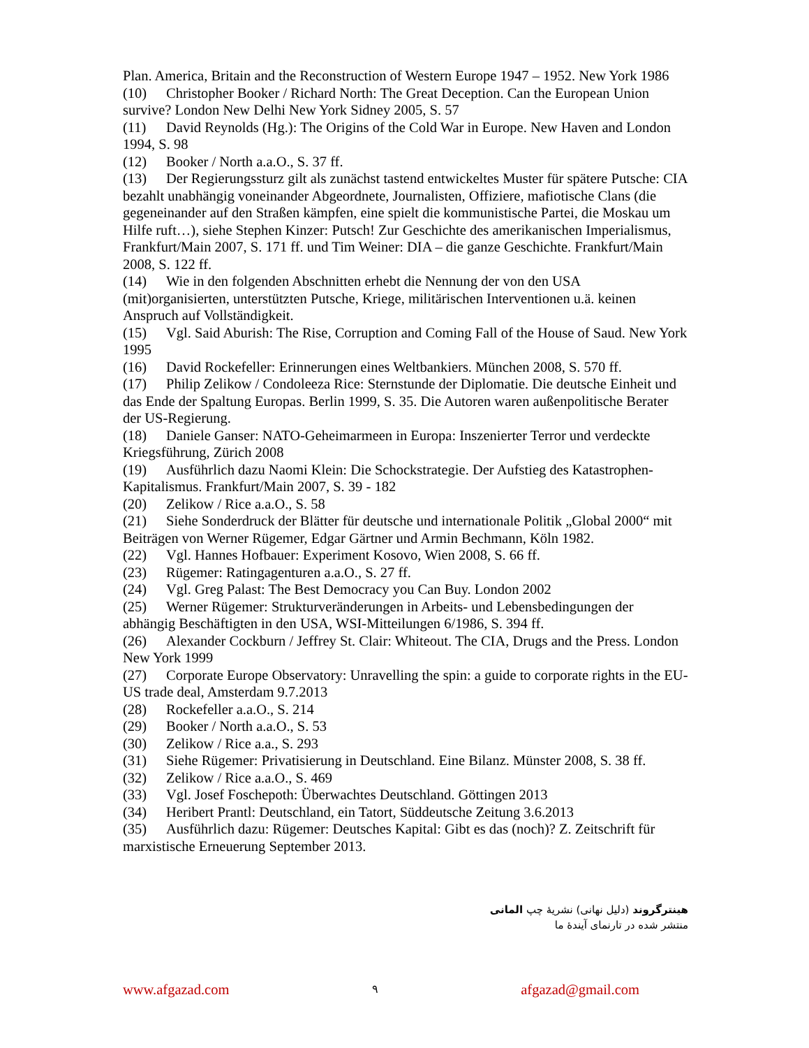Plan. America, Britain and the Reconstruction of Western Europe 1947 – 1952. New York 1986
(10) Christopher Booker / Richard North: The Great Deception. Can the European Union survive? London New Delhi New York Sidney 2005, S. 57
(11) David Reynolds (Hg.): The Origins of the Cold War in Europe. New Haven and London 1994, S. 98
(12) Booker / North a.a.O., S. 37 ff.
(13) Der Regierungssturz gilt als zunächst tastend entwickeltes Muster für spätere Putsche: CIA bezahlt unabhängig voneinander Abgeordnete, Journalisten, Offiziere, mafiotische Clans (die gegeneinander auf den Straßen kämpfen, eine spielt die kommunistische Partei, die Moskau um Hilfe ruft…), siehe Stephen Kinzer: Putsch! Zur Geschichte des amerikanischen Imperialismus, Frankfurt/Main 2007, S. 171 ff. und Tim Weiner: DIA – die ganze Geschichte. Frankfurt/Main 2008, S. 122 ff.
(14) Wie in den folgenden Abschnitten erhebt die Nennung der von den USA (mit)organisierten, unterstützten Putsche, Kriege, militärischen Interventionen u.ä. keinen Anspruch auf Vollständigkeit.
(15) Vgl. Said Aburish: The Rise, Corruption and Coming Fall of the House of Saud. New York 1995
(16) David Rockefeller: Erinnerungen eines Weltbankiers. München 2008, S. 570 ff.
(17) Philip Zelikow / Condoleeza Rice: Sternstunde der Diplomatie. Die deutsche Einheit und das Ende der Spaltung Europas. Berlin 1999, S. 35. Die Autoren waren außenpolitische Berater der US-Regierung.
(18) Daniele Ganser: NATO-Geheimarmeen in Europa: Inszenierter Terror und verdeckte Kriegsführung, Zürich 2008
(19) Ausführlich dazu Naomi Klein: Die Schockstrategie. Der Aufstieg des Katastrophen-Kapitalismus. Frankfurt/Main 2007, S. 39 - 182
(20) Zelikow / Rice a.a.O., S. 58
(21) Siehe Sonderdruck der Blätter für deutsche und internationale Politik „Global 2000“ mit Beiträgen von Werner Rügemer, Edgar Gärtner und Armin Bechmann, Köln 1982.
(22) Vgl. Hannes Hofbauer: Experiment Kosovo, Wien 2008, S. 66 ff.
(23) Rügemer: Ratingagenturen a.a.O., S. 27 ff.
(24) Vgl. Greg Palast: The Best Democracy you Can Buy. London 2002
(25) Werner Rügemer: Strukturveränderungen in Arbeits- und Lebensbedingungen der abhängig Beschäftigten in den USA, WSI-Mitteilungen 6/1986, S. 394 ff.
(26) Alexander Cockburn / Jeffrey St. Clair: Whiteout. The CIA, Drugs and the Press. London New York 1999
(27) Corporate Europe Observatory: Unravelling the spin: a guide to corporate rights in the EU-US trade deal, Amsterdam 9.7.2013
(28) Rockefeller a.a.O., S. 214
(29) Booker / North a.a.O., S. 53
(30) Zelikow / Rice a.a., S. 293
(31) Siehe Rügemer: Privatisierung in Deutschland. Eine Bilanz. Münster 2008, S. 38 ff.
(32) Zelikow / Rice a.a.O., S. 469
(33) Vgl. Josef Foschepoth: Überwachtes Deutschland. Göttingen 2013
(34) Heribert Prantl: Deutschland, ein Tatort, Süddeutsche Zeitung 3.6.2013
(35) Ausführlich dazu: Rügemer: Deutsches Kapital: Gibt es das (noch)? Z. Zeitschrift für marxistische Erneuerung September 2013.
هینترگروند (دلیل نهانی) نشریۀ چپ المانی
منتشر شده در تارنمای آیندۀ ما
www.afgazad.com ۹ afgazad@gmail.com